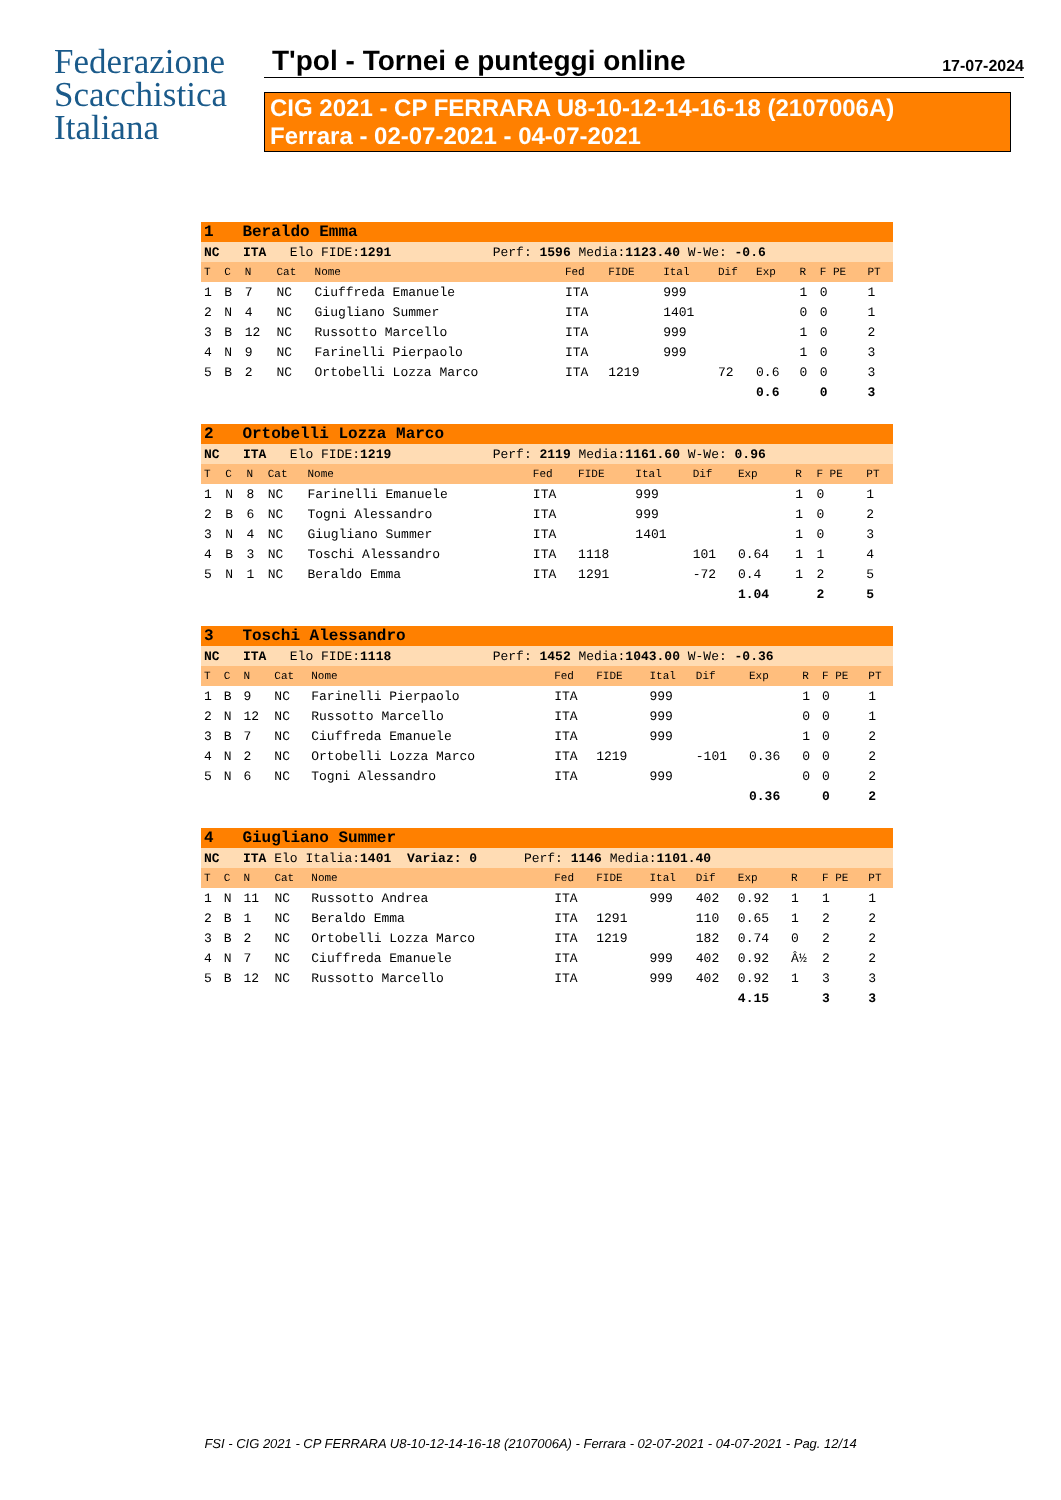Federazione
Scacchistica
Italiana
T'pol - Tornei e punteggi online 17-07-2024
CIG 2021 - CP FERRARA U8-10-12-14-16-18 (2107006A)
Ferrara - 02-07-2021 - 04-07-2021
| 1 Beraldo Emma | | | | | | | | | | | | |
| NC ITA Elo FIDE: 1291 Perf: 1596 Media: 1123.40 W-We: -0.6 | | | | | | | | | | | | |
| T | C | N | Cat | Nome | Fed | FIDE | Ital | Dif | Exp | R | F PE | PT |
| 1 | B | 7 | NC | Ciuffreda Emanuele | ITA | | 999 | | | 1 | 0 | 1 |
| 2 | N | 4 | NC | Giugliano Summer | ITA | | 1401 | | | 0 | 0 | 1 |
| 3 | B | 12 | NC | Russotto Marcello | ITA | | 999 | | | 1 | 0 | 2 |
| 4 | N | 9 | NC | Farinelli Pierpaolo | ITA | | 999 | | | 1 | 0 | 3 |
| 5 | B | 2 | NC | Ortobelli Lozza Marco | ITA | 1219 | | 72 | 0.6 | 0 | 0 | 3 |
| | | | | | | | | | 0.6 | | 0 | 3 |
| 2 Ortobelli Lozza Marco | | | | | | | | | | | | |
| NC ITA Elo FIDE: 1219 Perf: 2119 Media: 1161.60 W-We: 0.96 | | | | | | | | | | | | |
| T | C | N | Cat | Nome | Fed | FIDE | Ital | Dif | Exp | R | F PE | PT |
| 1 | N | 8 | NC | Farinelli Emanuele | ITA | | 999 | | | 1 | 0 | 1 |
| 2 | B | 6 | NC | Togni Alessandro | ITA | | 999 | | | 1 | 0 | 2 |
| 3 | N | 4 | NC | Giugliano Summer | ITA | | 1401 | | | 1 | 0 | 3 |
| 4 | B | 3 | NC | Toschi Alessandro | ITA | 1118 | | 101 | 0.64 | 1 | 1 | 4 |
| 5 | N | 1 | NC | Beraldo Emma | ITA | 1291 | | -72 | 0.4 | 1 | 2 | 5 |
| | | | | | | | | | 1.04 | | 2 | 5 |
| 3 Toschi Alessandro | | | | | | | | | | | | |
| NC ITA Elo FIDE: 1118 Perf: 1452 Media: 1043.00 W-We: -0.36 | | | | | | | | | | | | |
| T | C | N | Cat | Nome | Fed | FIDE | Ital | Dif | Exp | R | F PE | PT |
| 1 | B | 9 | NC | Farinelli Pierpaolo | ITA | | 999 | | | 1 | 0 | 1 |
| 2 | N | 12 | NC | Russotto Marcello | ITA | | 999 | | | 0 | 0 | 1 |
| 3 | B | 7 | NC | Ciuffreda Emanuele | ITA | | 999 | | | 1 | 0 | 2 |
| 4 | N | 2 | NC | Ortobelli Lozza Marco | ITA | 1219 | | -101 | 0.36 | 0 | 0 | 2 |
| 5 | N | 6 | NC | Togni Alessandro | ITA | | 999 | | | 0 | 0 | 2 |
| | | | | | | | | | 0.36 | | 0 | 2 |
| 4 Giugliano Summer | | | | | | | | | | | | |
| NC ITA Elo Italia: 1401 Variaz: 0 Perf: 1146 Media: 1101.40 | | | | | | | | | | | | |
| T | C | N | Cat | Nome | Fed | FIDE | Ital | Dif | Exp | R | F PE | PT |
| 1 | N | 11 | NC | Russotto Andrea | ITA | | 999 | 402 | 0.92 | 1 | 1 | 1 |
| 2 | B | 1 | NC | Beraldo Emma | ITA | 1291 | | 110 | 0.65 | 1 | 2 | 2 |
| 3 | B | 2 | NC | Ortobelli Lozza Marco | ITA | 1219 | | 182 | 0.74 | 0 | 2 | 2 |
| 4 | N | 7 | NC | Ciuffreda Emanuele | ITA | | 999 | 402 | 0.92 | Â½ | 2 | 2 |
| 5 | B | 12 | NC | Russotto Marcello | ITA | | 999 | 402 | 0.92 | 1 | 3 | 3 |
| | | | | | | | | | 4.15 | | 3 | 3 |
FSI - CIG 2021 - CP FERRARA U8-10-12-14-16-18 (2107006A) - Ferrara - 02-07-2021 - 04-07-2021 - Pag. 12/14